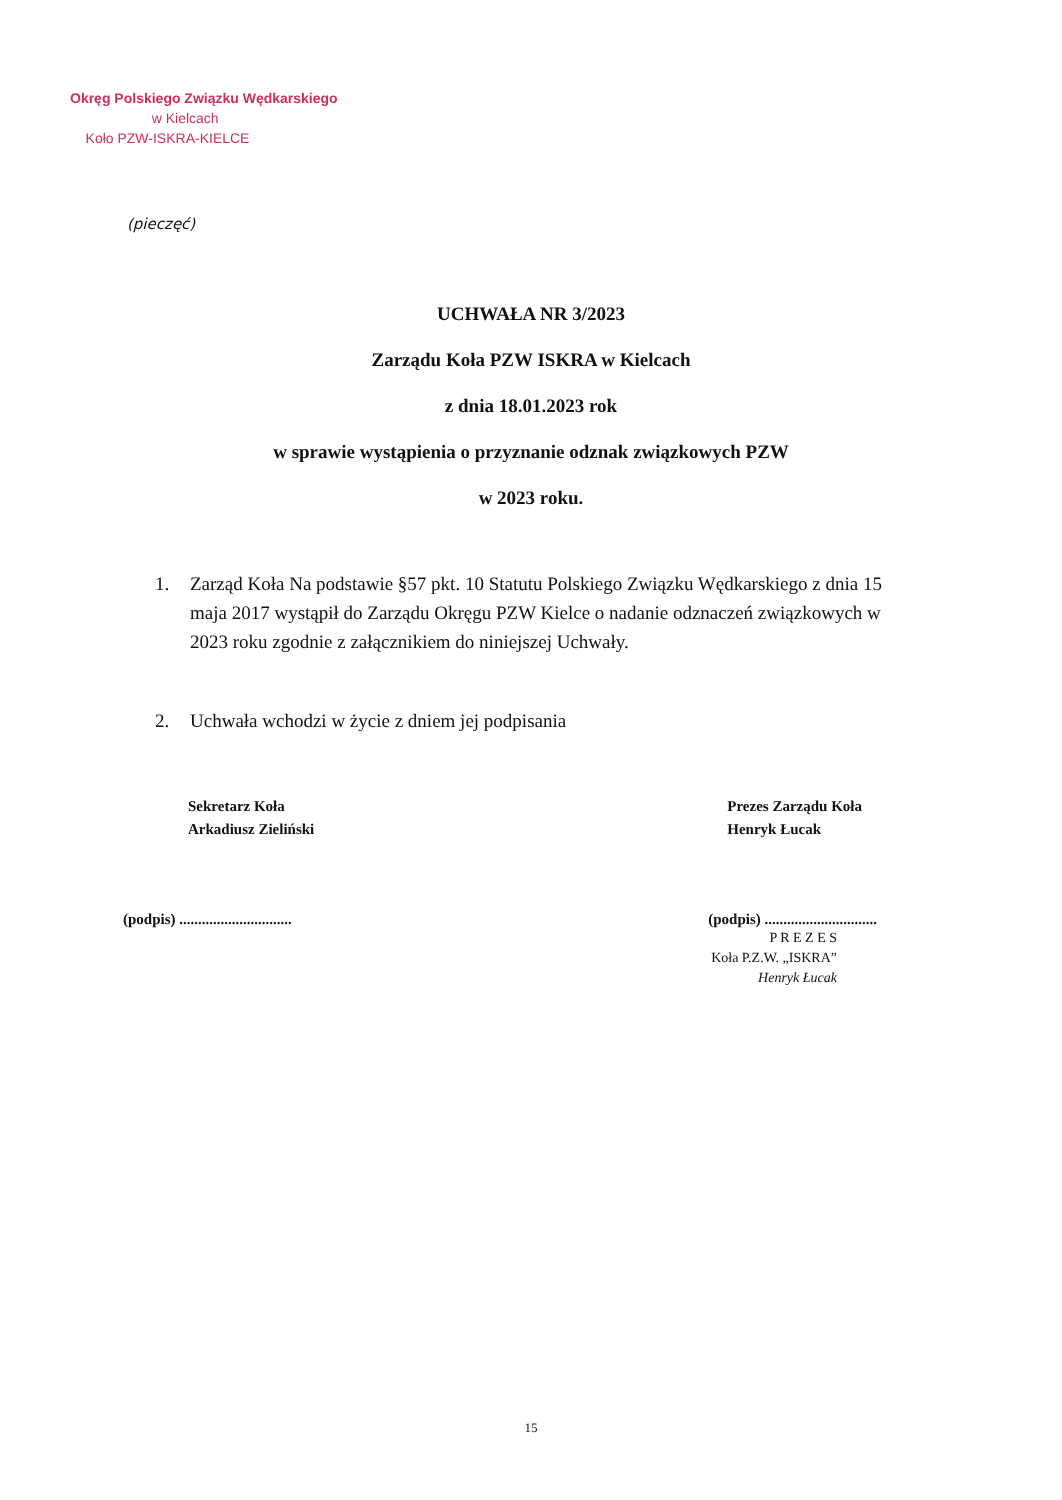Okręg Polskiego Związku Wędkarskiego
w Kielcach
Koło PZW-ISKRA-KIELCE
(pieczęć)
UCHWAŁA NR 3/2023
Zarządu Koła PZW ISKRA w Kielcach
z dnia 18.01.2023 rok
w sprawie wystąpienia o przyznanie odznak związkowych PZW
w 2023 roku.
1. Zarząd Koła Na podstawie §57 pkt. 10 Statutu Polskiego Związku Wędkarskiego z dnia 15 maja 2017 wystąpił do Zarządu Okręgu PZW Kielce o nadanie odznaczeń związkowych w 2023 roku zgodnie z załącznikiem do niniejszej Uchwały.
2. Uchwała wchodzi w życie z dniem jej podpisania
Sekretarz Koła
Arkadiusz Zieliński
Prezes Zarządu Koła
Henryk Łucak
(podpis) ..............................
(podpis) ..............................
P R E Z E S
Koła P.Z.W. „ISKRA”
Henryk Łucak
15